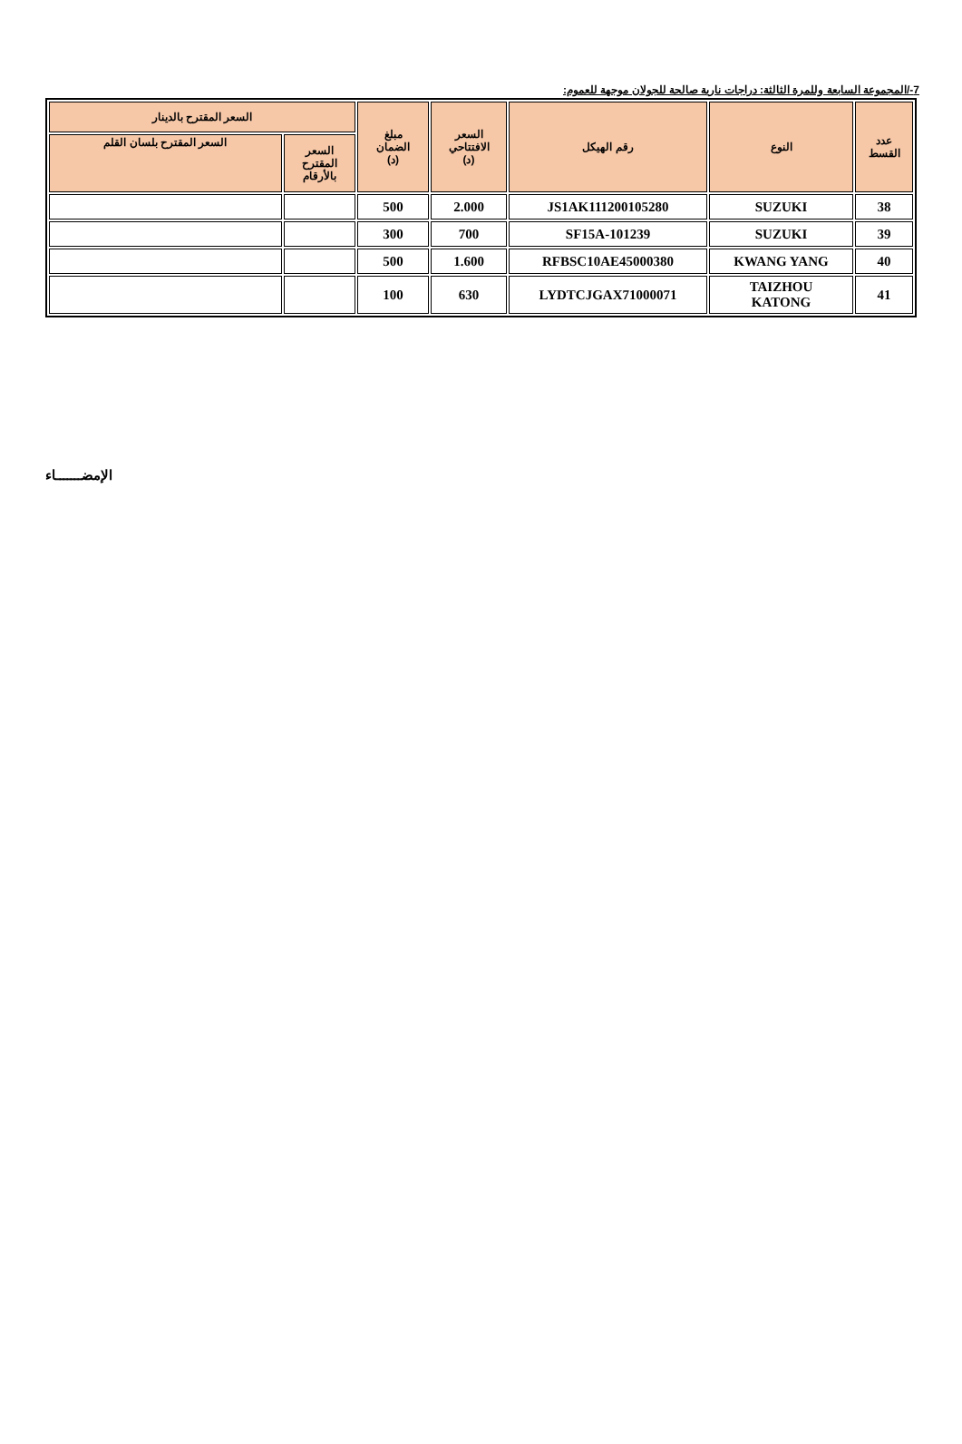7-/المجموعة السابعة وللمرة الثالثة: دراجات نارية صالحة للجولان موجهة للعموم:
| عدد القسط | النوع | رقم الهيكل | السعر الافتتاحي (د) | مبلغ الضمان (د) | السعر المقترح بالدينار | |
| --- | --- | --- | --- | --- | --- | --- |
| | | | | | السعر المقترح بالأرقام | السعر المقترح بلسان القلم |
| 38 | SUZUKI | JS1AK111200105280 | 2.000 | 500 | | |
| 39 | SUZUKI | SF15A-101239 | 700 | 300 | | |
| 40 | KWANG YANG | RFBSC10AE45000380 | 1.600 | 500 | | |
| 41 | TAIZHOU KATONG | LYDTCJGAX71000071 | 630 | 100 | | |
الإمضـــــــاء